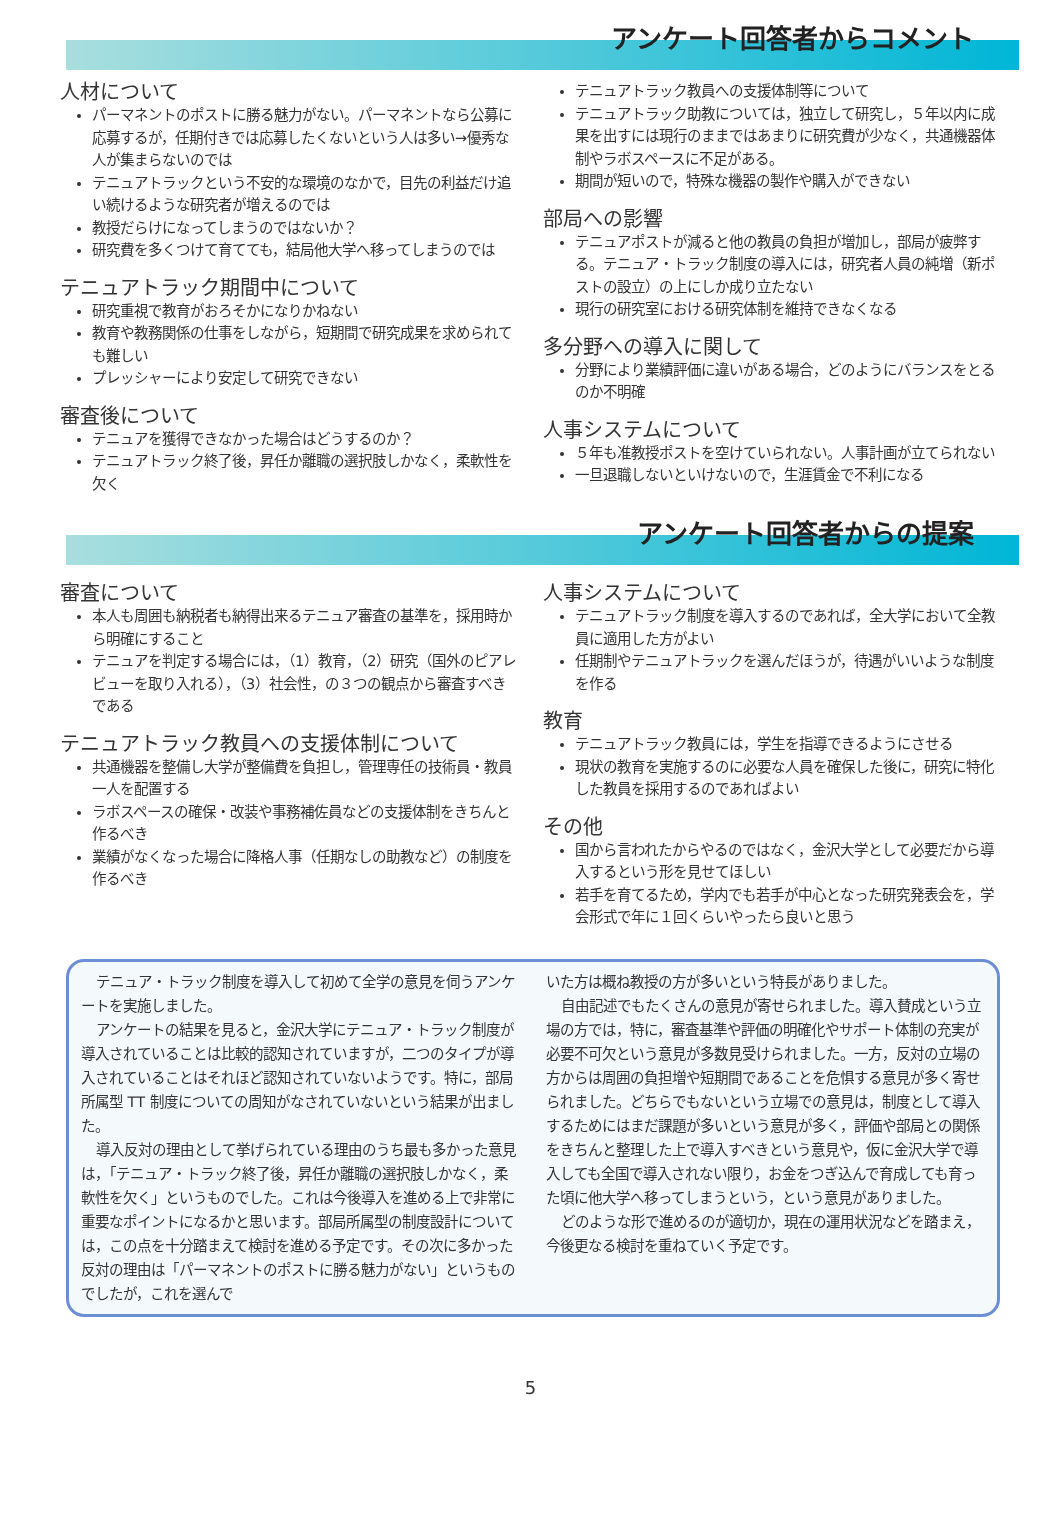アンケート回答者からコメント
人材について
パーマネントのポストに勝る魅力がない。パーマネントなら公募に応募するが，任期付きでは応募したくないという人は多い→優秀な人が集まらないのでは
テニュアトラックという不安的な環境のなかで，目先の利益だけ追い続けるような研究者が増えるのでは
教授だらけになってしまうのではないか？
研究費を多くつけて育てても，結局他大学へ移ってしまうのでは
テニュアトラック期間中について
研究重視で教育がおろそかになりかねない
教育や教務関係の仕事をしながら，短期間で研究成果を求められても難しい
プレッシャーにより安定して研究できない
審査後について
テニュアを獲得できなかった場合はどうするのか？
テニュアトラック終了後，昇任か離職の選択肢しかなく，柔軟性を欠く
テニュアトラック教員への支援体制等について
テニュアトラック助教については，独立して研究し，５年以内に成果を出すには現行のままではあまりに研究費が少なく，共通機器体制やラボスペースに不足がある。
期間が短いので，特殊な機器の製作や購入ができない
部局への影響
テニュアポストが減ると他の教員の負担が増加し，部局が疲弊する。テニュア・トラック制度の導入には，研究者人員の純増（新ポストの設立）の上にしか成り立たない
現行の研究室における研究体制を維持できなくなる
多分野への導入に関して
分野により業績評価に違いがある場合，どのようにバランスをとるのか不明確
人事システムについて
５年も准教授ポストを空けていられない。人事計画が立てられない
一旦退職しないといけないので，生涯賃金で不利になる
アンケート回答者からの提案
審査について
本人も周囲も納税者も納得出来るテニュア審査の基準を，採用時から明確にすること
テニュアを判定する場合には，（1）教育，（2）研究（国外のピアレビューを取り入れる），（3）社会性，の３つの観点から審査すべきである
テニュアトラック教員への支援体制について
共通機器を整備し大学が整備費を負担し，管理専任の技術員・教員一人を配置する
ラボスペースの確保・改装や事務補佐員などの支援体制をきちんと作るべき
業績がなくなった場合に降格人事（任期なしの助教など）の制度を作るべき
人事システムについて
テニュアトラック制度を導入するのであれば，全大学において全教員に適用した方がよい
任期制やテニュアトラックを選んだほうが，待遇がいいような制度を作る
教育
テニュアトラック教員には，学生を指導できるようにさせる
現状の教育を実施するのに必要な人員を確保した後に，研究に特化した教員を採用するのであればよい
その他
国から言われたからやるのではなく，金沢大学として必要だから導入するという形を見せてほしい
若手を育てるため，学内でも若手が中心となった研究発表会を，学会形式で年に１回くらいやったら良いと思う
テニュア・トラック制度を導入して初めて全学の意見を伺うアンケートを実施しました。
アンケートの結果を見ると，金沢大学にテニュア・トラック制度が導入されていることは比較的認知されていますが，二つのタイプが導入されていることはそれほど認知されていないようです。特に，部局所属型 TT 制度についての周知がなされていないという結果が出ました。
導入反対の理由として挙げられている理由のうち最も多かった意見は，「テニュア・トラック終了後，昇任か離職の選択肢しかなく，柔軟性を欠く」というものでした。これは今後導入を進める上で非常に重要なポイントになるかと思います。部局所属型の制度設計については，この点を十分踏まえて検討を進める予定です。その次に多かった反対の理由は「パーマネントのポストに勝る魅力がない」というものでしたが，これを選んで
いた方は概ね教授の方が多いという特長がありました。
自由記述でもたくさんの意見が寄せられました。導入賛成という立場の方では，特に，審査基準や評価の明確化やサポート体制の充実が必要不可欠という意見が多数見受けられました。一方，反対の立場の方からは周囲の負担増や短期間であることを危惧する意見が多く寄せられました。どちらでもないという立場での意見は，制度として導入するためにはまだ課題が多いという意見が多く，評価や部局との関係をきちんと整理した上で導入すべきという意見や，仮に金沢大学で導入しても全国で導入されない限り，お金をつぎ込んで育成しても育った頃に他大学へ移ってしまうという，という意見がありました。
どのような形で進めるのが適切か，現在の運用状況などを踏まえ，今後更なる検討を重ねていく予定です。
5